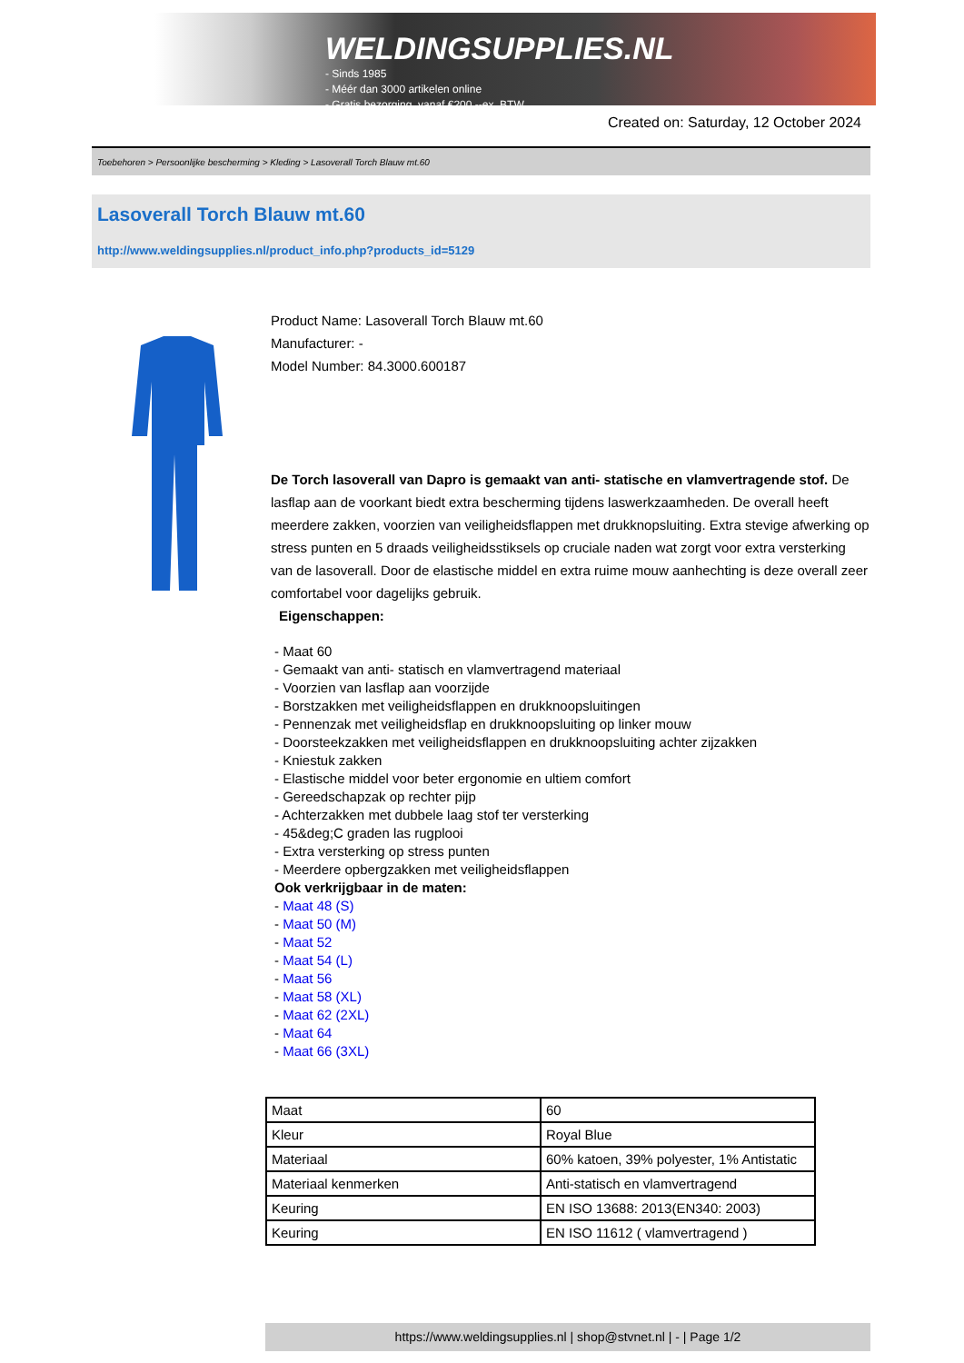WELDINGSUPPLIES.NL
- Sinds 1985
- Méér dan 3000 artikelen online
- Gratis bezorging, vanaf €200,--ex. BTW
Created on: Saturday, 12 October 2024
Toebehoren > Persoonlijke bescherming > Kleding > Lasoverall Torch Blauw mt.60
Lasoverall Torch Blauw mt.60
http://www.weldingsupplies.nl/product_info.php?products_id=5129
Product Name: Lasoverall Torch Blauw mt.60
Manufacturer: -
Model Number: 84.3000.600187
De Torch lasoverall van Dapro is gemaakt van anti- statische en vlamvertragende stof. De lasflap aan de voorkant biedt extra bescherming tijdens laswerkzaamheden. De overall heeft meerdere zakken, voorzien van veiligheidsflappen met drukknopsluiting. Extra stevige afwerking op stress punten en 5 draads veiligheidsstiksels op cruciale naden wat zorgt voor extra versterking van de lasoverall. Door de elastische middel en extra ruime mouw aanhechting is deze overall zeer comfortabel voor dagelijks gebruik.
Eigenschappen:
- Maat 60
- Gemaakt van anti- statisch en vlamvertragend materiaal
- Voorzien van lasflap aan voorzijde
- Borstzakken met veiligheidsflappen en drukknoopsluitingen
- Pennenzak met veiligheidsflap en drukknoopsluiting op linker mouw
- Doorsteekzakken met veiligheidsflappen en drukknoopsluiting achter zijzakken
- Kniestuk zakken
- Elastische middel voor beter ergonomie en ultiem comfort
- Gereedschapzak op rechter pijp
- Achterzakken met dubbele laag stof ter versterking
- 45&deg;C graden las rugplooi
- Extra versterking op stress punten
- Meerdere opbergzakken met veiligheidsflappen
Ook verkrijgbaar in de maten:
- Maat 48 (S)
- Maat 50 (M)
- Maat 52
- Maat 54 (L)
- Maat 56
- Maat 58 (XL)
- Maat 62 (2XL)
- Maat 64
- Maat 66 (3XL)
| Maat | 60 |
| Kleur | Royal Blue |
| Materiaal | 60% katoen, 39% polyester, 1% Antistatic |
| Materiaal kenmerken | Anti-statisch en vlamvertragend |
| Keuring | EN ISO 13688: 2013(EN340: 2003) |
| Keuring | EN ISO 11612 ( vlamvertragend ) |
https://www.weldingsupplies.nl | shop@stvnet.nl | - | Page 1/2